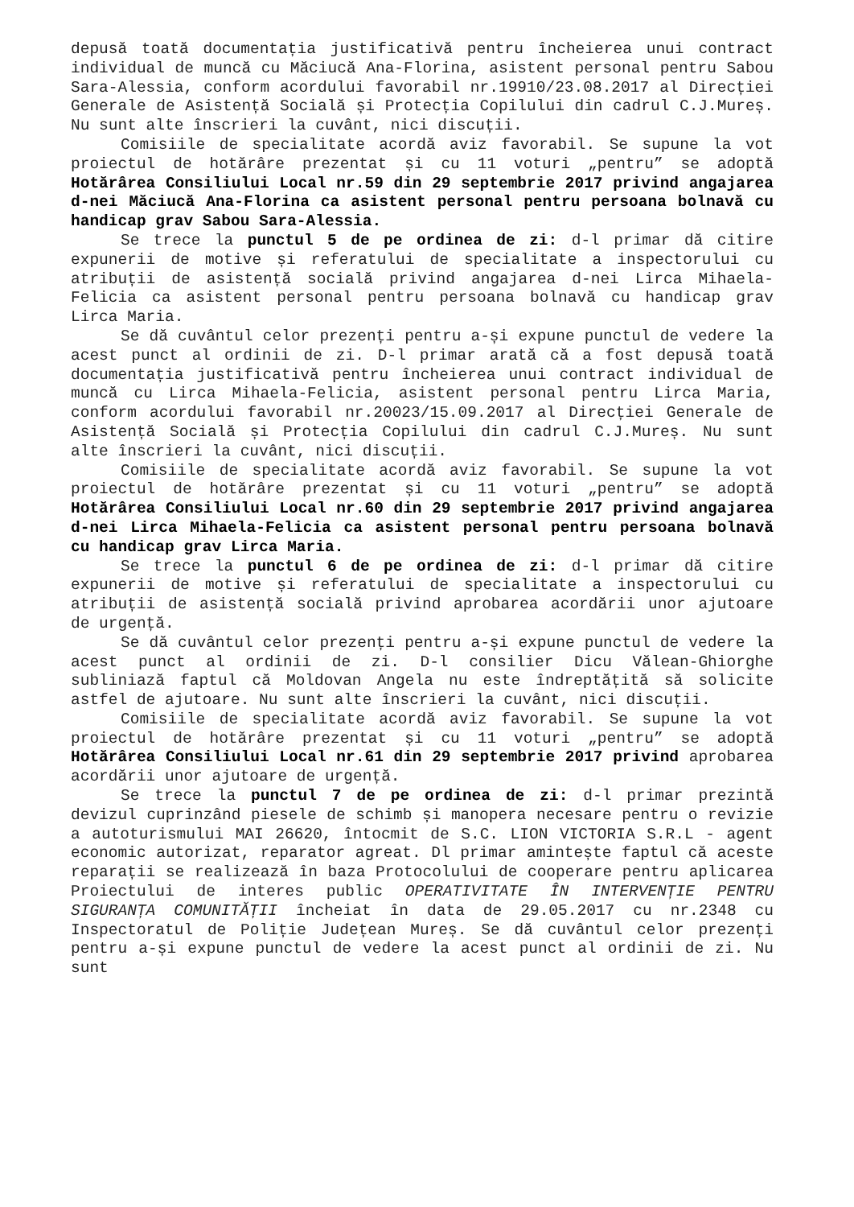depusă toată documentația justificativă pentru încheierea unui contract individual de muncă cu Măciucă Ana-Florina, asistent personal pentru Sabou Sara-Alessia, conform acordului favorabil nr.19910/23.08.2017 al Direcției Generale de Asistență Socială și Protecția Copilului din cadrul C.J.Mureș. Nu sunt alte înscrieri la cuvânt, nici discuții.
Comisiile de specialitate acordă aviz favorabil. Se supune la vot proiectul de hotărâre prezentat și cu 11 voturi „pentru” se adoptă Hotărârea Consiliului Local nr.59 din 29 septembrie 2017 privind angajarea d-nei Măciucă Ana-Florina ca asistent personal pentru persoana bolnavă cu handicap grav Sabou Sara-Alessia.
Se trece la punctul 5 de pe ordinea de zi: d-l primar dă citire expunerii de motive și referatului de specialitate a inspectorului cu atribuții de asistență socială privind angajarea d-nei Lirca Mihaela-Felicia ca asistent personal pentru persoana bolnavă cu handicap grav Lirca Maria.
Se dă cuvântul celor prezenți pentru a-și expune punctul de vedere la acest punct al ordinii de zi. D-l primar arată că a fost depusă toată documentația justificativă pentru încheierea unui contract individual de muncă cu Lirca Mihaela-Felicia, asistent personal pentru Lirca Maria, conform acordului favorabil nr.20023/15.09.2017 al Direcției Generale de Asistență Socială și Protecția Copilului din cadrul C.J.Mureș. Nu sunt alte înscrieri la cuvânt, nici discuții.
Comisiile de specialitate acordă aviz favorabil. Se supune la vot proiectul de hotărâre prezentat și cu 11 voturi „pentru” se adoptă Hotărârea Consiliului Local nr.60 din 29 septembrie 2017 privind angajarea d-nei Lirca Mihaela-Felicia ca asistent personal pentru persoana bolnavă cu handicap grav Lirca Maria.
Se trece la punctul 6 de pe ordinea de zi: d-l primar dă citire expunerii de motive și referatului de specialitate a inspectorului cu atribuții de asistență socială privind aprobarea acordării unor ajutoare de urgență.
Se dă cuvântul celor prezenți pentru a-și expune punctul de vedere la acest punct al ordinii de zi. D-l consilier Dicu Vălean-Ghiorghe subliniază faptul că Moldovan Angela nu este îndreptățită să solicite astfel de ajutoare. Nu sunt alte înscrieri la cuvânt, nici discuții.
Comisiile de specialitate acordă aviz favorabil. Se supune la vot proiectul de hotărâre prezentat și cu 11 voturi „pentru” se adoptă Hotărârea Consiliului Local nr.61 din 29 septembrie 2017 privind aprobarea acordării unor ajutoare de urgență.
Se trece la punctul 7 de pe ordinea de zi: d-l primar prezintă devizul cuprinzând piesele de schimb și manopera necesare pentru o revizie a autoturismului MAI 26620, întocmit de S.C. LION VICTORIA S.R.L - agent economic autorizat, reparator agreat. Dl primar amintește faptul că aceste reparații se realizează în baza Protocolului de cooperare pentru aplicarea Proiectului de interes public OPERATIVITATE ÎN INTERVENȚIE PENTRU SIGURANȚA COMUNITĂȚII încheiat în data de 29.05.2017 cu nr.2348 cu Inspectoratul de Poliție Județean Mureș. Se dă cuvântul celor prezenți pentru a-și expune punctul de vedere la acest punct al ordinii de zi. Nu sunt